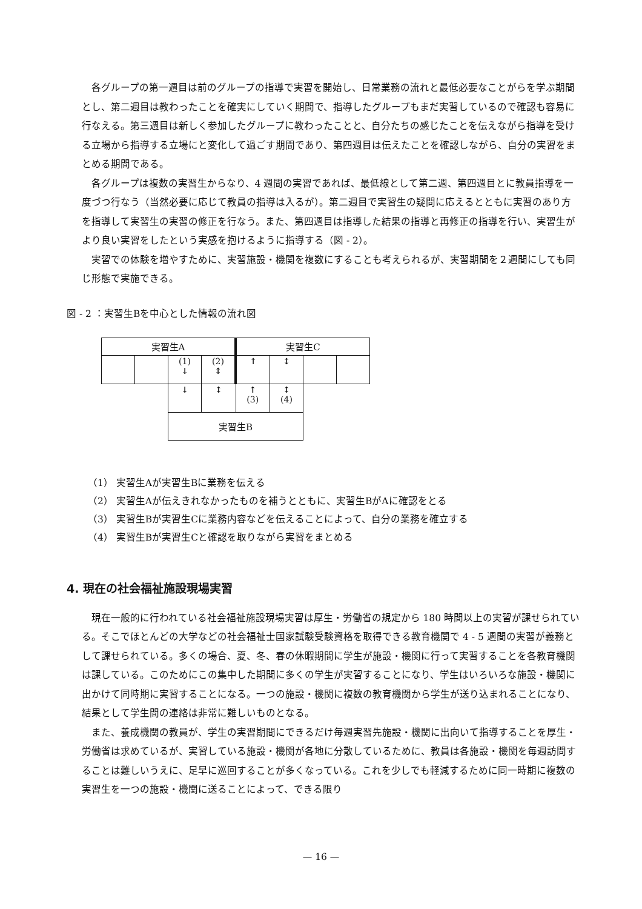各グループの第一週目は前のグループの指導で実習を開始し、日常業務の流れと最低必要なことがらを学ぶ期間とし、第二週目は教わったことを確実にしていく期間で、指導したグループもまだ実習しているので確認も容易に行なえる。第三週目は新しく参加したグループに教わったことと、自分たちの感じたことを伝えながら指導を受ける立場から指導する立場にと変化して過ごす期間であり、第四週目は伝えたことを確認しながら、自分の実習をまとめる期間である。
各グループは複数の実習生からなり、4 週間の実習であれば、最低線として第二週、第四週目とに教員指導を一度づつ行なう（当然必要に応じて教員の指導は入るが）。第二週目で実習生の疑問に応えるとともに実習のあり方を指導して実習生の実習の修正を行なう。また、第四週目は指導した結果の指導と再修正の指導を行い、実習生がより良い実習をしたという実感を抱けるように指導する（図 - 2）。
実習での体験を増やすために、実習施設・機関を複数にすることも考えられるが、実習期間を２週間にしても同じ形態で実施できる。
図 - 2 ：実習生Bを中心とした情報の流れ図
| 実習生A | | | | 実習生C | | | |
| | | (1) ↓ | (2) ↕ | ↑ | ↕ | | |
| | | ↓ | ↕ | ↑ (3) | ↕ (4) | | |
| | | 実習生B | | | | | |
（1） 実習生Aが実習生Bに業務を伝える
（2） 実習生Aが伝えきれなかったものを補うとともに、実習生BがAに確認をとる
（3） 実習生Bが実習生Cに業務内容などを伝えることによって、自分の業務を確立する
（4） 実習生Bが実習生Cと確認を取りながら実習をまとめる
4. 現在の社会福祉施設現場実習
現在一般的に行われている社会福祉施設現場実習は厚生・労働省の規定から 180 時間以上の実習が課せられている。そこでほとんどの大学などの社会福祉士国家試験受験資格を取得できる教育機関で 4 - 5 週間の実習が義務として課せられている。多くの場合、夏、冬、春の休暇期間に学生が施設・機関に行って実習することを各教育機関は課している。このためにこの集中した期間に多くの学生が実習することになり、学生はいろいろな施設・機関に出かけて同時期に実習することになる。一つの施設・機関に複数の教育機関から学生が送り込まれることになり、結果として学生間の連絡は非常に難しいものとなる。
また、養成機関の教員が、学生の実習期間にできるだけ毎週実習先施設・機関に出向いて指導することを厚生・労働省は求めているが、実習している施設・機関が各地に分散しているために、教員は各施設・機関を毎週訪問することは難しいうえに、足早に巡回することが多くなっている。これを少しでも軽減するために同一時期に複数の実習生を一つの施設・機関に送ることによって、できる限り
— 16 —